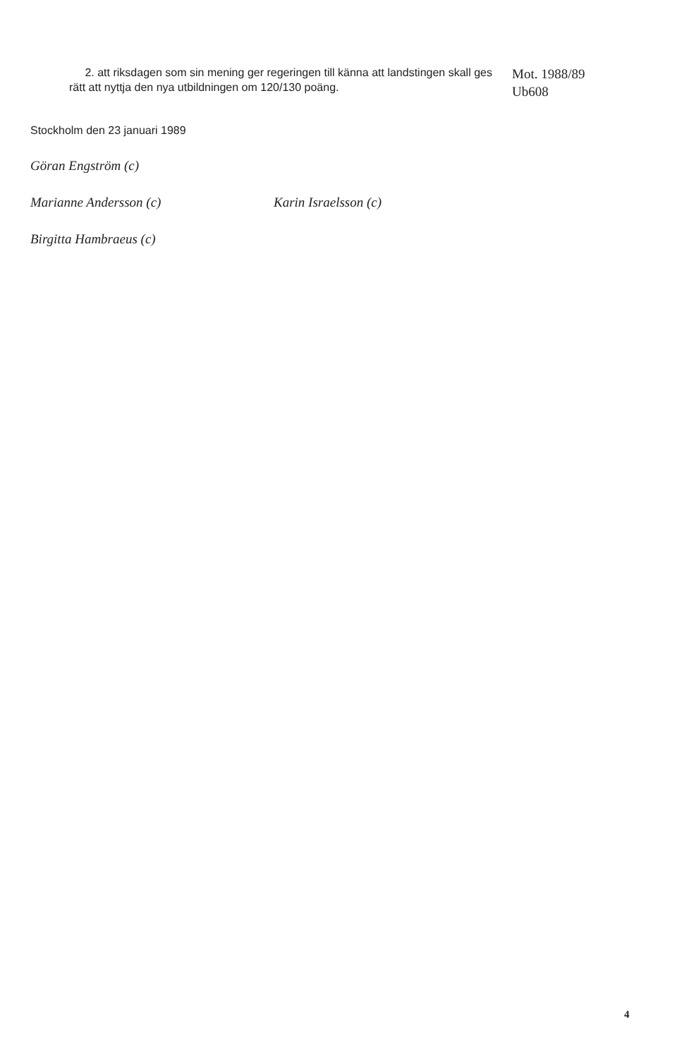2. att riksdagen som sin mening ger regeringen till känna att landstingen skall ges rätt att nyttja den nya utbildningen om 120/130 poäng.
Mot. 1988/89
Ub608
Stockholm den 23 januari 1989
Göran Engström (c)
Marianne Andersson (c) Karin Israelsson (c)
Birgitta Hambraeus (c)
4